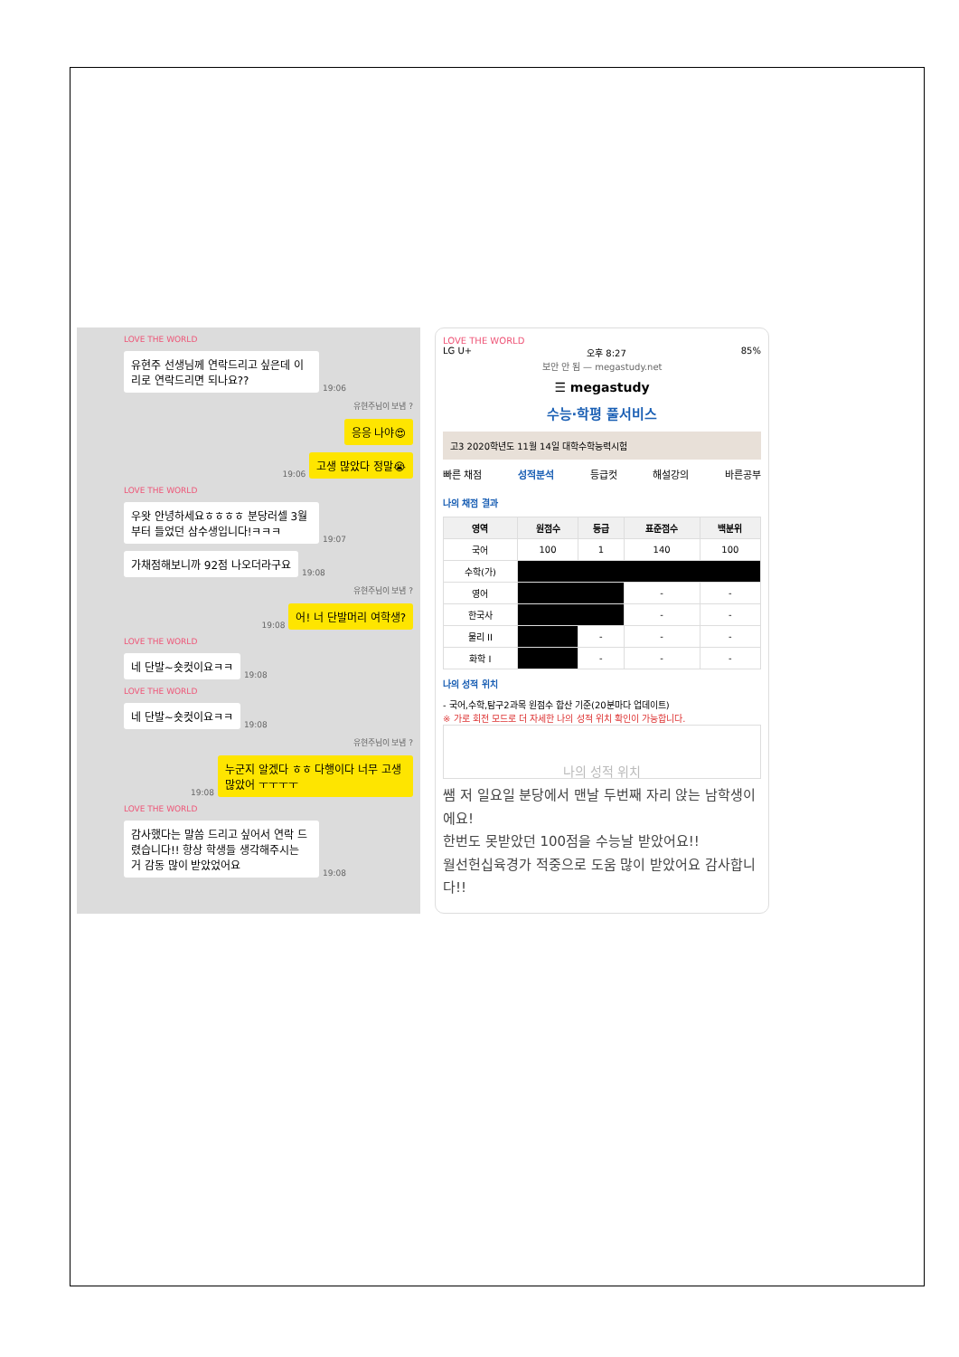LOVE THE WORLD
유현주 선생님께 연락드리고 싶은데 이리로 연락드리면 되나요??
19:06
유현주님이 보냄 ?
응응 나야😍
19:06
고생 많았다 정말😭
LOVE THE WORLD
우왓 안녕하세요ㅎㅎㅎㅎ 분당러셀 3월부터 들었던 삼수생입니다!ㅋㅋㅋ
19:07
가채점해보니까 92점 나오더라구요
19:08
유현주님이 보냄 ?
19:08
어! 너 단발머리 여학생?
LOVE THE WORLD
네 단발~숏컷이요ㅋㅋ
19:08
LOVE THE WORLD
네 단발~숏컷이요ㅋㅋ
19:08
유현주님이 보냄 ?
19:08
누군지 알겠다 ㅎㅎ 다행이다 너무 고생 많았어 ㅜㅜㅜㅜ
LOVE THE WORLD
감사했다는 말씀 드리고 싶어서 연락 드렸습니다!! 항상 학생들 생각해주시는 거 감동 많이 받았었어요
19:08
LOVE THE WORLD
LG U+ 오후 8:27 85%
보안 안 됨 — megastudy.net
☰ megastudy
수능·학평 풀서비스
고3 2020학년도 11월 14일 대학수학능력시험
빠른 채점 성적분석 등급컷 해설강의 바른공부
나의 채점 결과
| 영역 | 원점수 | 등급 | 표준점수 | 백분위 |
| --- | --- | --- | --- | --- |
| 국어 | 100 | 1 | 140 | 100 |
| 수학(가) | | | | |
| 영어 | | | - | - |
| 한국사 | | | - | - |
| 물리 II | | - | - | - |
| 화학 I | | - | - | - |
나의 성적 위치
- 국어,수학,탐구2과목 원점수 합산 기준(20분마다 업데이트)
※ 가로 회전 모드로 더 자세한 나의 성적 위치 확인이 가능합니다.
나의 성적 위치
쌤 저 일요일 분당에서 맨날 두번째 자리 앉는 남학생이에요!
한번도 못받았던 100점을 수능날 받았어요!!
월선헌십육경가 적중으로 도움 많이 받았어요 감사합니다!!